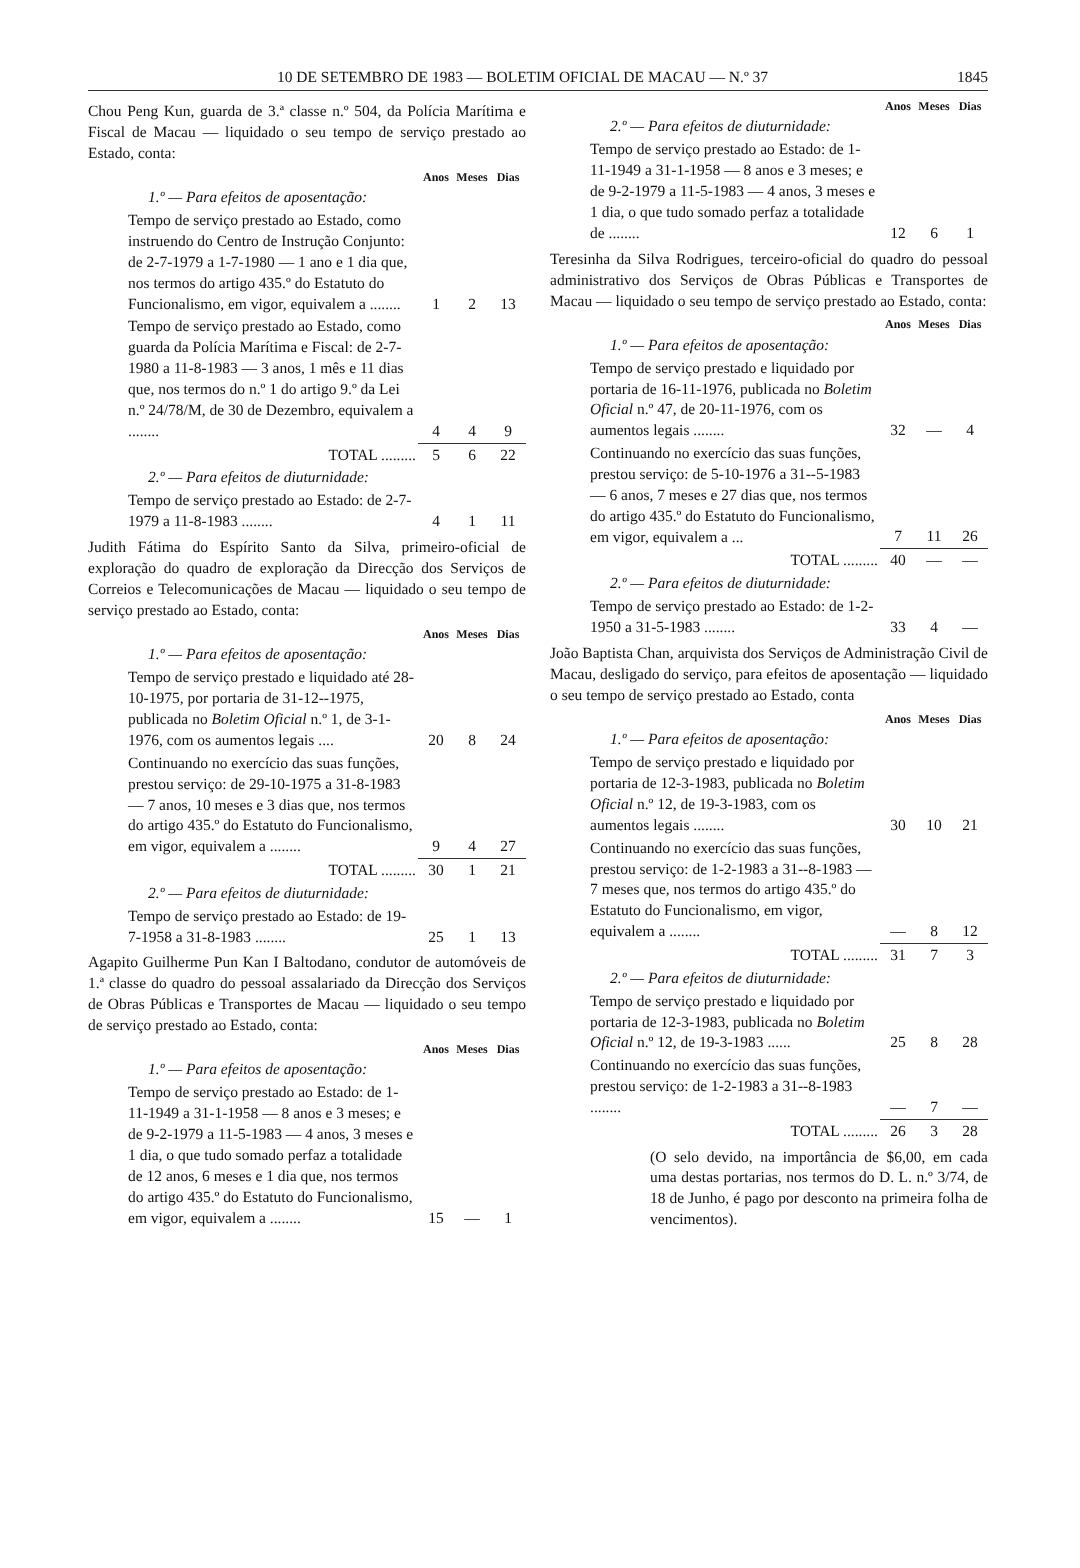10 DE SETEMBRO DE 1983 — BOLETIM OFICIAL DE MACAU — N.º 37 1845
Chou Peng Kun, guarda de 3.ª classe n.º 504, da Polícia Marítima e Fiscal de Macau — liquidado o seu tempo de serviço prestado ao Estado, conta:
| | Anos | Meses | Dias |
| 1.º — Para efeitos de aposentação: | | | |
| Tempo de serviço prestado ao Estado, como instruendo do Centro de Instrução Conjunto: de 2-7-1979 a 1-7-1980 — 1 ano e 1 dia que, nos termos do artigo 435.º do Estatuto do Funcionalismo, em vigor, equivalem a ........ | 1 | 2 | 13 |
| Tempo de serviço prestado ao Estado, como guarda da Polícia Marítima e Fiscal: de 2-7-1980 a 11-8-1983 — 3 anos, 1 mês e 11 dias que, nos termos do n.º 1 do artigo 9.º da Lei n.º 24/78/M, de 30 de Dezembro, equivalem a ........ | 4 | 4 | 9 |
| TOTAL ......... | 5 | 6 | 22 |
| 2.º — Para efeitos de diuturnidade: | | | |
| Tempo de serviço prestado ao Estado: de 2-7-1979 a 11-8-1983 ........ | 4 | 1 | 11 |
Judith Fátima do Espírito Santo da Silva, primeiro-oficial de exploração do quadro de exploração da Direcção dos Serviços de Correios e Telecomunicações de Macau — liquidado o seu tempo de serviço prestado ao Estado, conta:
| | Anos | Meses | Dias |
| 1.º — Para efeitos de aposentação: | | | |
| Tempo de serviço prestado e liquidado até 28-10-1975, por portaria de 31-12--1975, publicada no Boletim Oficial n.º 1, de 3-1-1976, com os aumentos legais .... | 20 | 8 | 24 |
| Continuando no exercício das suas funções, prestou serviço: de 29-10-1975 a 31-8-1983 — 7 anos, 10 meses e 3 dias que, nos termos do artigo 435.º do Estatuto do Funcionalismo, em vigor, equivalem a ........ | 9 | 4 | 27 |
| TOTAL ......... | 30 | 1 | 21 |
| 2.º — Para efeitos de diuturnidade: | | | |
| Tempo de serviço prestado ao Estado: de 19-7-1958 a 31-8-1983 ........ | 25 | 1 | 13 |
Agapito Guilherme Pun Kan I Baltodano, condutor de automóveis de 1.ª classe do quadro do pessoal assalariado da Direcção dos Serviços de Obras Públicas e Transportes de Macau — liquidado o seu tempo de serviço prestado ao Estado, conta:
| | Anos | Meses | Dias |
| 1.º — Para efeitos de aposentação: | | | |
| Tempo de serviço prestado ao Estado: de 1-11-1949 a 31-1-1958 — 8 anos e 3 meses; e de 9-2-1979 a 11-5-1983 — 4 anos, 3 meses e 1 dia, o que tudo somado perfaz a totalidade de 12 anos, 6 meses e 1 dia que, nos termos do artigo 435.º do Estatuto do Funcionalismo, em vigor, equivalem a ........ | 15 | — | 1 |
| | Anos | Meses | Dias |
| 2.º — Para efeitos de diuturnidade: | | | |
| Tempo de serviço prestado ao Estado: de 1-11-1949 a 31-1-1958 — 8 anos e 3 meses; e de 9-2-1979 a 11-5-1983 — 4 anos, 3 meses e 1 dia, o que tudo somado perfaz a totalidade de ........ | 12 | 6 | 1 |
Teresinha da Silva Rodrigues, terceiro-oficial do quadro do pessoal administrativo dos Serviços de Obras Públicas e Transportes de Macau — liquidado o seu tempo de serviço prestado ao Estado, conta:
| | Anos | Meses | Dias |
| 1.º — Para efeitos de aposentação: | | | |
| Tempo de serviço prestado e liquidado por portaria de 16-11-1976, publicada no Boletim Oficial n.º 47, de 20-11-1976, com os aumentos legais ........ | 32 | — | 4 |
| Continuando no exercício das suas funções, prestou serviço: de 5-10-1976 a 31--5-1983 — 6 anos, 7 meses e 27 dias que, nos termos do artigo 435.º do Estatuto do Funcionalismo, em vigor, equivalem a ... | 7 | 11 | 26 |
| TOTAL ......... | 40 | — | — |
| 2.º — Para efeitos de diuturnidade: | | | |
| Tempo de serviço prestado ao Estado: de 1-2-1950 a 31-5-1983 ........ | 33 | 4 | — |
João Baptista Chan, arquivista dos Serviços de Administração Civil de Macau, desligado do serviço, para efeitos de aposentação — liquidado o seu tempo de serviço prestado ao Estado, conta
| | Anos | Meses | Dias |
| 1.º — Para efeitos de aposentação: | | | |
| Tempo de serviço prestado e liquidado por portaria de 12-3-1983, publicada no Boletim Oficial n.º 12, de 19-3-1983, com os aumentos legais ........ | 30 | 10 | 21 |
| Continuando no exercício das suas funções, prestou serviço: de 1-2-1983 a 31--8-1983 — 7 meses que, nos termos do artigo 435.º do Estatuto do Funcionalismo, em vigor, equivalem a ........ | — | 8 | 12 |
| TOTAL ......... | 31 | 7 | 3 |
| 2.º — Para efeitos de diuturnidade: | | | |
| Tempo de serviço prestado e liquidado por portaria de 12-3-1983, publicada no Boletim Oficial n.º 12, de 19-3-1983 ...... | 25 | 8 | 28 |
| Continuando no exercício das suas funções, prestou serviço: de 1-2-1983 a 31--8-1983 ........ | — | 7 | — |
| TOTAL ......... | 26 | 3 | 28 |
(O selo devido, na importância de $6,00, em cada uma destas portarias, nos termos do D. L. n.º 3/74, de 18 de Junho, é pago por desconto na primeira folha de vencimentos).